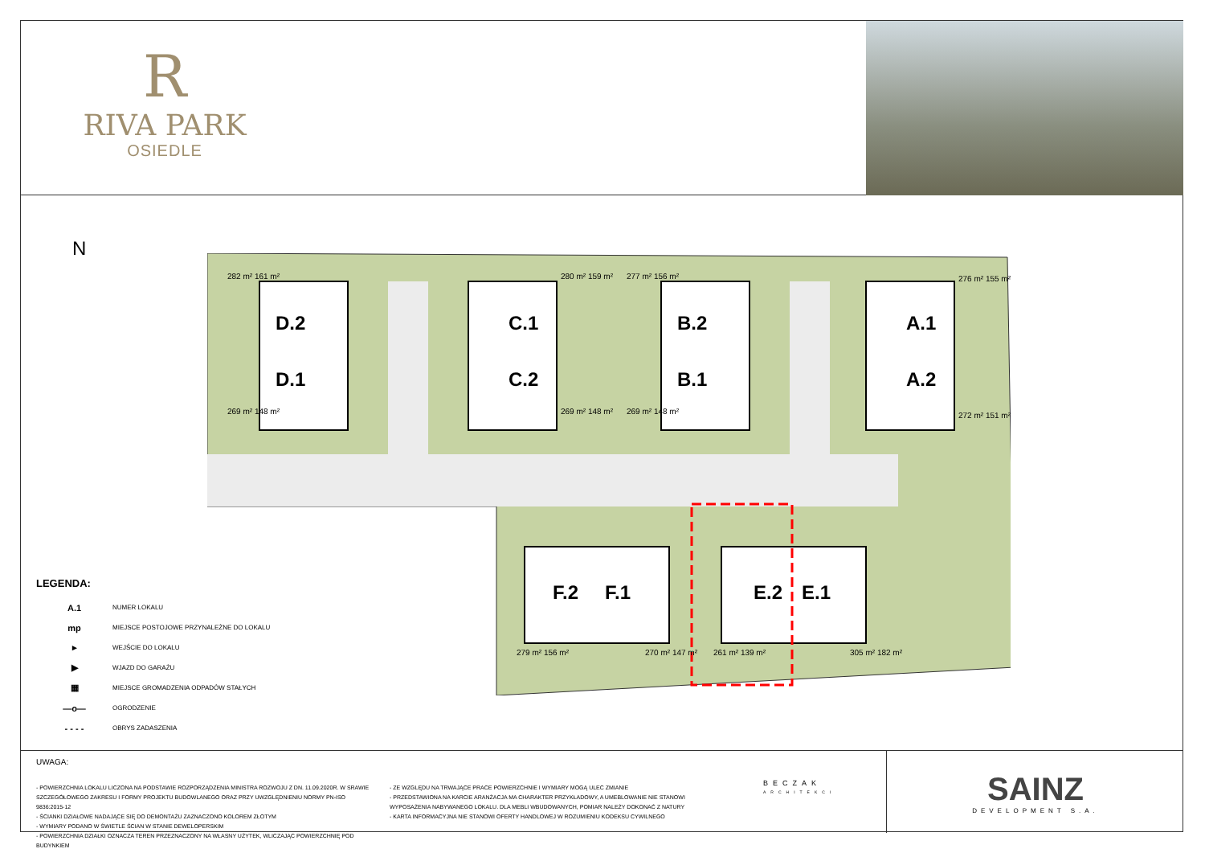R
RIVA PARK
OSIEDLE
N
D.2
D.1
C.1
C.2
B.2
B.1
A.1
A.2
F.2
F.1
E.2
E.1
282 m² 161 m²
269 m² 148 m²
280 m² 159 m²
269 m² 148 m²
277 m² 156 m²
269 m² 148 m²
276 m² 155 m²
272 m² 151 m²
279 m² 156 m²
270 m² 147 m²
261 m² 139 m²
305 m² 182 m²
LEGENDA:
A.1 NUMER LOKALU
mp MIEJSCE POSTOJOWE PRZYNALEŻNE DO LOKALU
▸ WEJŚCIE DO LOKALU
▶ WJAZD DO GARAŻU
▦ MIEJSCE GROMADZENIA ODPADÓW STAŁYCH
—o— OGRODZENIE
- - - - OBRYS ZADASZENIA
UWAGA:
- POWIERZCHNIA LOKALU LICZONA NA PODSTAWIE ROZPORZĄDZENIA MINISTRA ROZWOJU Z DN. 11.09.2020R. W SRAWIE SZCZEGÓŁOWEGO ZAKRESU I FORMY PROJEKTU BUDOWLANEGO ORAZ PRZY UWZGLĘDNIENIU NORMY PN-ISO 9836:2015-12
- ŚCIANKI DZIAŁOWE NADAJĄCE SIĘ DO DEMONTAŻU ZAZNACZONO KOLOREM ZŁOTYM
- WYMIARY PODANO W ŚWIETLE ŚCIAN W STANIE DEWELOPERSKIM
- POWIERZCHNIA DZIAŁKI OZNACZA TEREN PRZEZNACZONY NA WŁASNY UŻYTEK, WLICZAJĄC POWIERZCHNIĘ POD BUDYNKIEM
- ZE WZGLĘDU NA TRWAJĄCE PRACE POWIERZCHNIE I WYMIARY MOGĄ ULEC ZMIANIE
- PRZEDSTAWIONA NA KARCIE ARANŻACJA MA CHARAKTER PRZYKŁADOWY, A UMEBLOWANIE NIE STANOWI WYPOSAŻENIA NABYWANEGO LOKALU. DLA MEBLI WBUDOWANYCH, POMIAR NALEŻY DOKONAĆ Z NATURY
- KARTA INFORMACYJNA NIE STANOWI OFERTY HANDLOWEJ W ROZUMIENIU KODEKSU CYWILNEGO
BECZAK
ARCHITEKCI
SAINZ
DEVELOPMENT S.A.